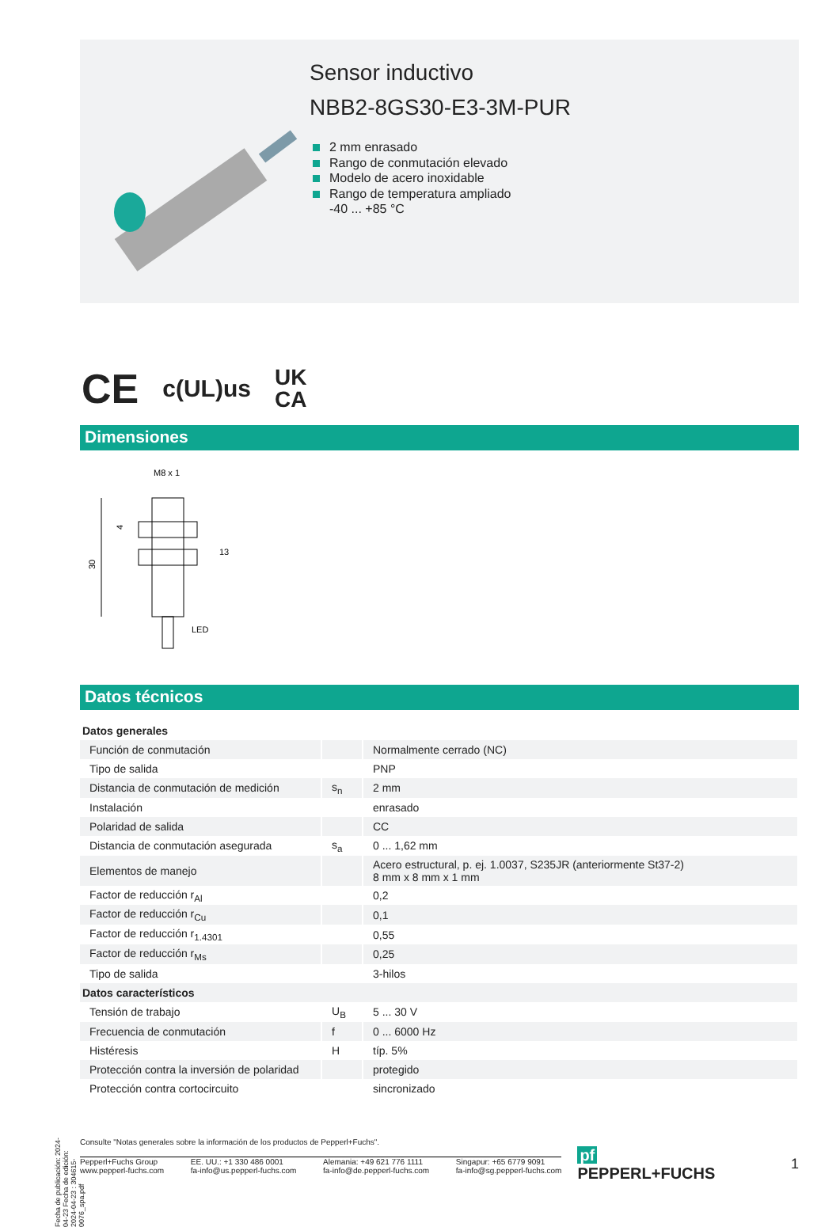Fecha de publicación: 2024-04-23 Fecha de edición: 2024-04-23 : 304615-0076_spa.pdf
Sensor inductivo
NBB2-8GS30-E3-3M-PUR
2 mm enrasado
Rango de conmutación elevado
Modelo de acero inoxidable
Rango de temperatura ampliado
-40 ... +85 °C
CE c(UL)us UK
CA
Dimensiones
M8 x 1
30
4
13
LED
Datos técnicos
| Datos generales | | |
| Función de conmutación | | Normalmente cerrado (NC) |
| Tipo de salida | | PNP |
| Distancia de conmutación de medición | s<sub>n</sub> | 2 mm |
| Instalación | | enrasado |
| Polaridad de salida | | CC |
| Distancia de conmutación asegurada | s<sub>a</sub> | 0 ... 1,62 mm |
| Elementos de manejo | | Acero estructural, p. ej. 1.0037, S235JR (anteriormente St37-2) 8 mm x 8 mm x 1 mm |
| Factor de reducción r<sub>Al</sub> | | 0,2 |
| Factor de reducción r<sub>Cu</sub> | | 0,1 |
| Factor de reducción r<sub>1.4301</sub> | | 0,55 |
| Factor de reducción r<sub>Ms</sub> | | 0,25 |
| Tipo de salida | | 3-hilos |
| Datos característicos | | |
| Tensión de trabajo | U<sub>B</sub> | 5 ... 30 V |
| Frecuencia de conmutación | f | 0 ... 6000 Hz |
| Histéresis | H | típ. 5% |
| Protección contra la inversión de polaridad | | protegido |
| Protección contra cortocircuito | | sincronizado |
Consulte "Notas generales sobre la información de los productos de Pepperl+Fuchs".
Pepperl+Fuchs Group
www.pepperl-fuchs.com EE. UU.: +1 330 486 0001
fa-info@us.pepperl-fuchs.com Alemania: +49 621 776 1111
fa-info@de.pepperl-fuchs.com Singapur: +65 6779 9091
fa-info@sg.pepperl-fuchs.com
pf PEPPERL+FUCHS 1